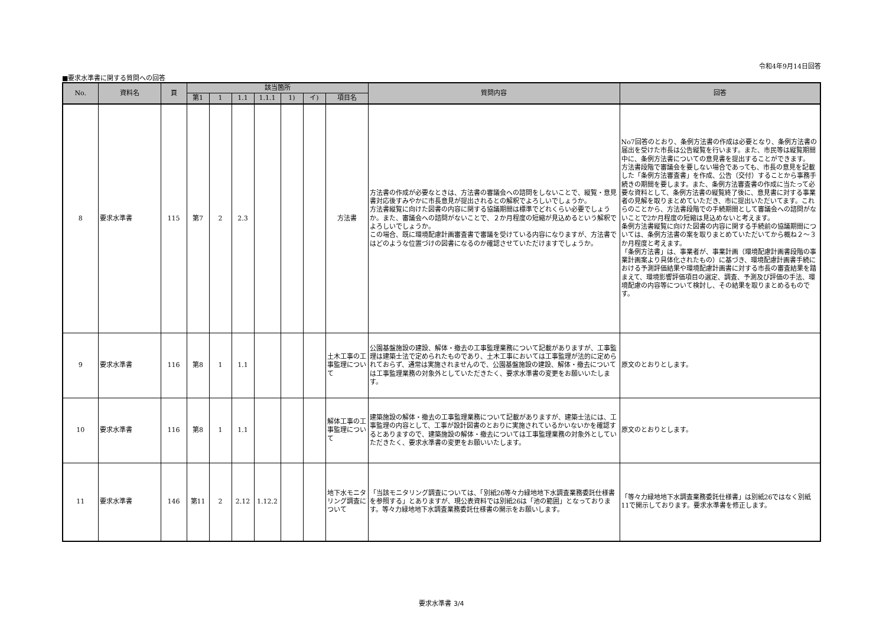令和4年9月14日回答
■要求水準書に関する質問への回答
| No. | 資料名 | 頁 | 該当箇所 | | | | | | | 質問内容 | 回答 |
| --- | --- | --- | --- | --- | --- | --- | --- | --- | --- | --- | --- |
| | | | 第1 | 1 | 1.1 | 1.1.1 | 1) | イ) | 項目名 | | |
| 8 | 要求水準書 | 115 | 第7 | 2 | 2.3 | | | | 方法書 | 方法書の作成が必要なときは、方法書の審議会への諮問をしないことで、縦覧・意見書対応後すみやかに市長意見が提出されるとの解釈でよろしいでしょうか。 方法書縦覧に向けた図書の内容に関する協議期間は標準でどれくらい必要でしょうか。また、審議会への諮問がないことで、２か月程度の短縮が見込めるという解釈でよろしいでしょうか。 この場合、既に環境配慮計画審査書で審議を受けている内容になりますが、方法書ではどのような位置づけの図書になるのか確認させていただけますでしょうか。 | No7回答のとおり、条例方法書の作成は必要となり、条例方法書の届出を受けた市長は公告縦覧を行います。また、市民等は縦覧期間中に、条例方法書についての意見書を提出することができます。 方法書段階で審議会を要しない場合であっても、市長の意見を記載した「条例方法審査書」を作成、公告（交付）することから事務手続きの期間を要します。また、条例方法審査書の作成に当たって必要な資料として、条例方法書の縦覧終了後に、意見書に対する事業者の見解を取りまとめていただき、市に提出いただいてます。これらのことから、方法書段階での手続期間として審議会への諮問がないことで2か月程度の短縮は見込めないと考えます。 条例方法書縦覧に向けた図書の内容に関する手続前の協議期間については、条例方法書の案を取りまとめていただいてから概ね２～３か月程度と考えます。 「条例方法書」は、事業者が、事業計画（環境配慮計画書段階の事業計画案より具体化されたもの）に基づき、環境配慮計画書手続における予測評価結果や環境配慮計画書に対する市長の審査結果を踏まえて、環境影響評価項目の選定、調査、予測及び評価の手法、環境配慮の内容等について検討し、その結果を取りまとめるものです。 |
| 9 | 要求水準書 | 116 | 第8 | 1 | 1.1 | | | | 土木工事の工事監理について | 公園基盤施設の建設、解体・撤去の工事監理業務について記載がありますが、工事監理は建築士法で定められたものであり、土木工事においては工事監理が法的に定められておらず、通常は実施されませんので、公園基盤施設の建設、解体・撤去については工事監理業務の対象外としていただきたく、要求水準書の変更をお願いいたします。 | 原文のとおりとします。 |
| 10 | 要求水準書 | 116 | 第8 | 1 | 1.1 | | | | 解体工事の工事監理について | 建築施設の解体・撤去の工事監理業務について記載がありますが、建築士法には、工事監理の内容として、工事が設計図書のとおりに実施されているかいないかを確認するとありますので、建築施設の解体・撤去については工事監理業務の対象外としていただきたく、要求水準書の変更をお願いいたします。 | 原文のとおりとします。 |
| 11 | 要求水準書 | 146 | 第11 | 2 | 2.12 | 1.12.2 | | | 地下水モニタリング調査について | 「当該モニタリング調査については、「別紙26等々力緑地地下水調査業務委託仕様書を参照する」とありますが、現公表資料では別紙26は「池の範囲」となっております。等々力緑地地下水調査業務委託仕様書の開示をお願いします。 | 「等々力緑地地下水調査業務委託仕様書」は別紙26ではなく別紙11で開示しております。要求水準書を修正します。 |
要求水準書 3/4